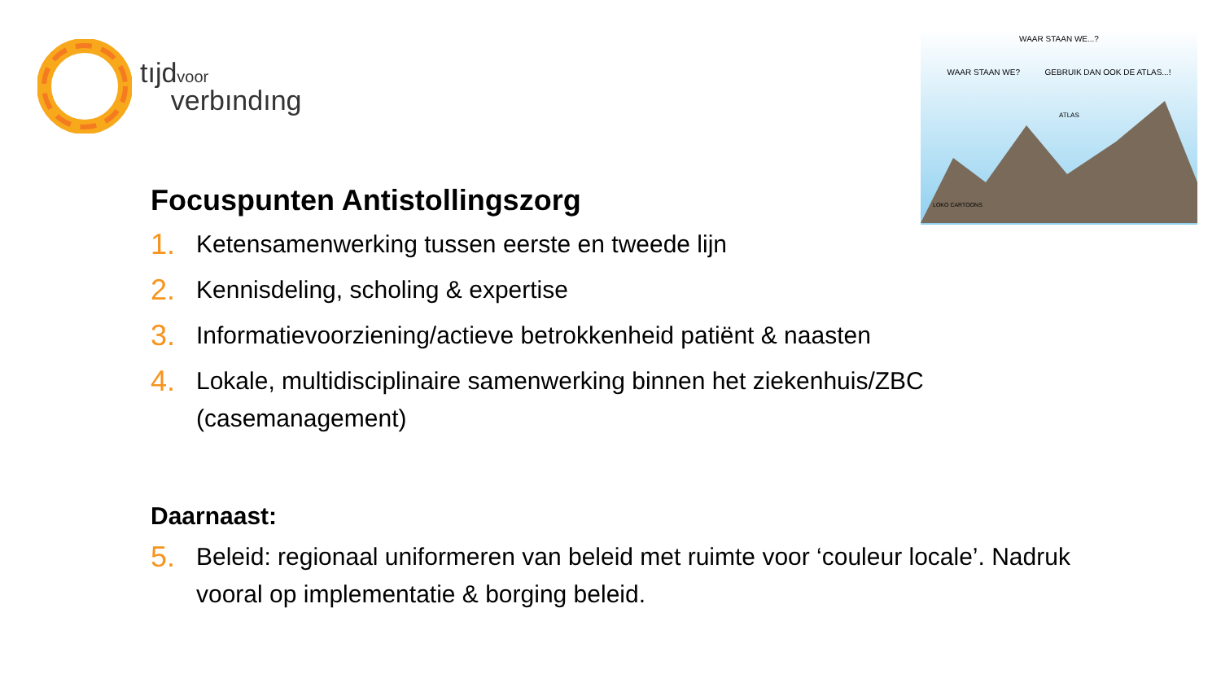tıjdvoor
verbındıng
WAAR STAAN WE...?
WAAR STAAN WE? GEBRUIK DAN OOK DE ATLAS...!
ATLAS
LOKO CARTOONS
Focuspunten Antistollingszorg
1. Ketensamenwerking tussen eerste en tweede lijn
2. Kennisdeling, scholing & expertise
3. Informatievoorziening/actieve betrokkenheid patiënt & naasten
4. Lokale, multidisciplinaire samenwerking binnen het ziekenhuis/ZBC (casemanagement)
Daarnaast:
5. Beleid: regionaal uniformeren van beleid met ruimte voor ‘couleur locale’. Nadruk vooral op implementatie & borging beleid.